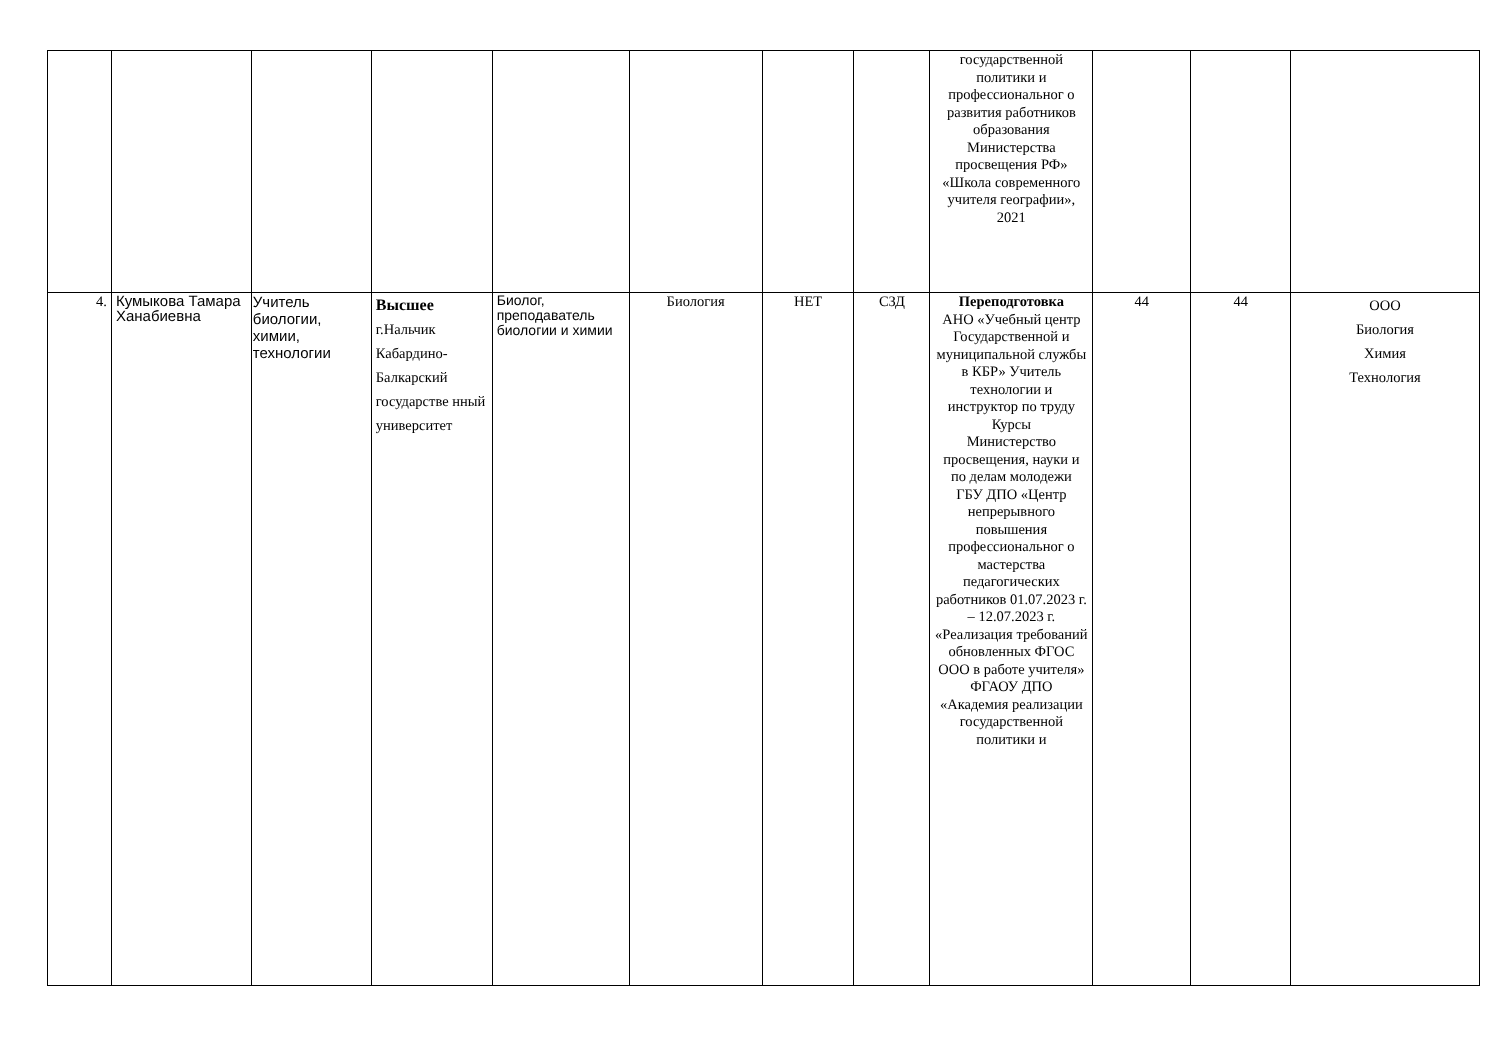| | | | | | | | | государственной политики и профессиональног о развития работников образования Министерства просвещения РФ» «Школа современного учителя географии», 2021 | | | |
| 4. | Кумыкова Тамара Ханабиевна | Учитель биологии, химии, технологии | Высшее г.Нальчик Кабардино-Балкарский государстве нный университет | Биолог, преподаватель биологии и химии | Биология | НЕТ | СЗД | Переподготовка АНО «Учебный центр Государственной и муниципальной службы в КБР» Учитель технологии и инструктор по труду Курсы Министерство просвещения, науки и по делам молодежи ГБУ ДПО «Центр непрерывного повышения профессиональног о мастерства педагогических работников 01.07.2023 г. – 12.07.2023 г. «Реализация требований обновленных ФГОС ООО в работе учителя» ФГАОУ ДПО «Академия реализации государственной политики и | 44 | 44 | ООО Биология Химия Технология |